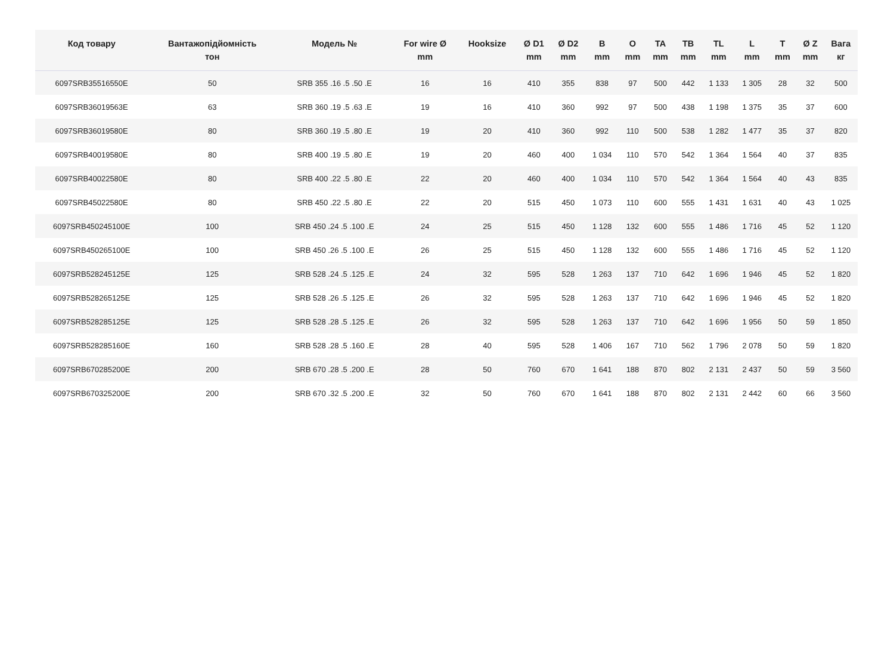| Код товару | Вантажопідйомність тон | Модель № | For wire Ø mm | Hooksize | Ø D1 mm | Ø D2 mm | B mm | O mm | TA mm | TB mm | TL mm | L mm | T mm | Ø Z mm | Вага кг |
| --- | --- | --- | --- | --- | --- | --- | --- | --- | --- | --- | --- | --- | --- | --- | --- |
| 6097SRB35516550E | 50 | SRB 355 .16 .5 .50 .E | 16 | 16 | 410 | 355 | 838 | 97 | 500 | 442 | 1 133 | 1 305 | 28 | 32 | 500 |
| 6097SRB36019563E | 63 | SRB 360 .19 .5 .63 .E | 19 | 16 | 410 | 360 | 992 | 97 | 500 | 438 | 1 198 | 1 375 | 35 | 37 | 600 |
| 6097SRB36019580E | 80 | SRB 360 .19 .5 .80 .E | 19 | 20 | 410 | 360 | 992 | 110 | 500 | 538 | 1 282 | 1 477 | 35 | 37 | 820 |
| 6097SRB40019580E | 80 | SRB 400 .19 .5 .80 .E | 19 | 20 | 460 | 400 | 1 034 | 110 | 570 | 542 | 1 364 | 1 564 | 40 | 37 | 835 |
| 6097SRB40022580E | 80 | SRB 400 .22 .5 .80 .E | 22 | 20 | 460 | 400 | 1 034 | 110 | 570 | 542 | 1 364 | 1 564 | 40 | 43 | 835 |
| 6097SRB45022580E | 80 | SRB 450 .22 .5 .80 .E | 22 | 20 | 515 | 450 | 1 073 | 110 | 600 | 555 | 1 431 | 1 631 | 40 | 43 | 1 025 |
| 6097SRB450245100E | 100 | SRB 450 .24 .5 .100 .E | 24 | 25 | 515 | 450 | 1 128 | 132 | 600 | 555 | 1 486 | 1 716 | 45 | 52 | 1 120 |
| 6097SRB450265100E | 100 | SRB 450 .26 .5 .100 .E | 26 | 25 | 515 | 450 | 1 128 | 132 | 600 | 555 | 1 486 | 1 716 | 45 | 52 | 1 120 |
| 6097SRB528245125E | 125 | SRB 528 .24 .5 .125 .E | 24 | 32 | 595 | 528 | 1 263 | 137 | 710 | 642 | 1 696 | 1 946 | 45 | 52 | 1 820 |
| 6097SRB528265125E | 125 | SRB 528 .26 .5 .125 .E | 26 | 32 | 595 | 528 | 1 263 | 137 | 710 | 642 | 1 696 | 1 946 | 45 | 52 | 1 820 |
| 6097SRB528285125E | 125 | SRB 528 .28 .5 .125 .E | 26 | 32 | 595 | 528 | 1 263 | 137 | 710 | 642 | 1 696 | 1 956 | 50 | 59 | 1 850 |
| 6097SRB528285160E | 160 | SRB 528 .28 .5 .160 .E | 28 | 40 | 595 | 528 | 1 406 | 167 | 710 | 562 | 1 796 | 2 078 | 50 | 59 | 1 820 |
| 6097SRB670285200E | 200 | SRB 670 .28 .5 .200 .E | 28 | 50 | 760 | 670 | 1 641 | 188 | 870 | 802 | 2 131 | 2 437 | 50 | 59 | 3 560 |
| 6097SRB670325200E | 200 | SRB 670 .32 .5 .200 .E | 32 | 50 | 760 | 670 | 1 641 | 188 | 870 | 802 | 2 131 | 2 442 | 60 | 66 | 3 560 |